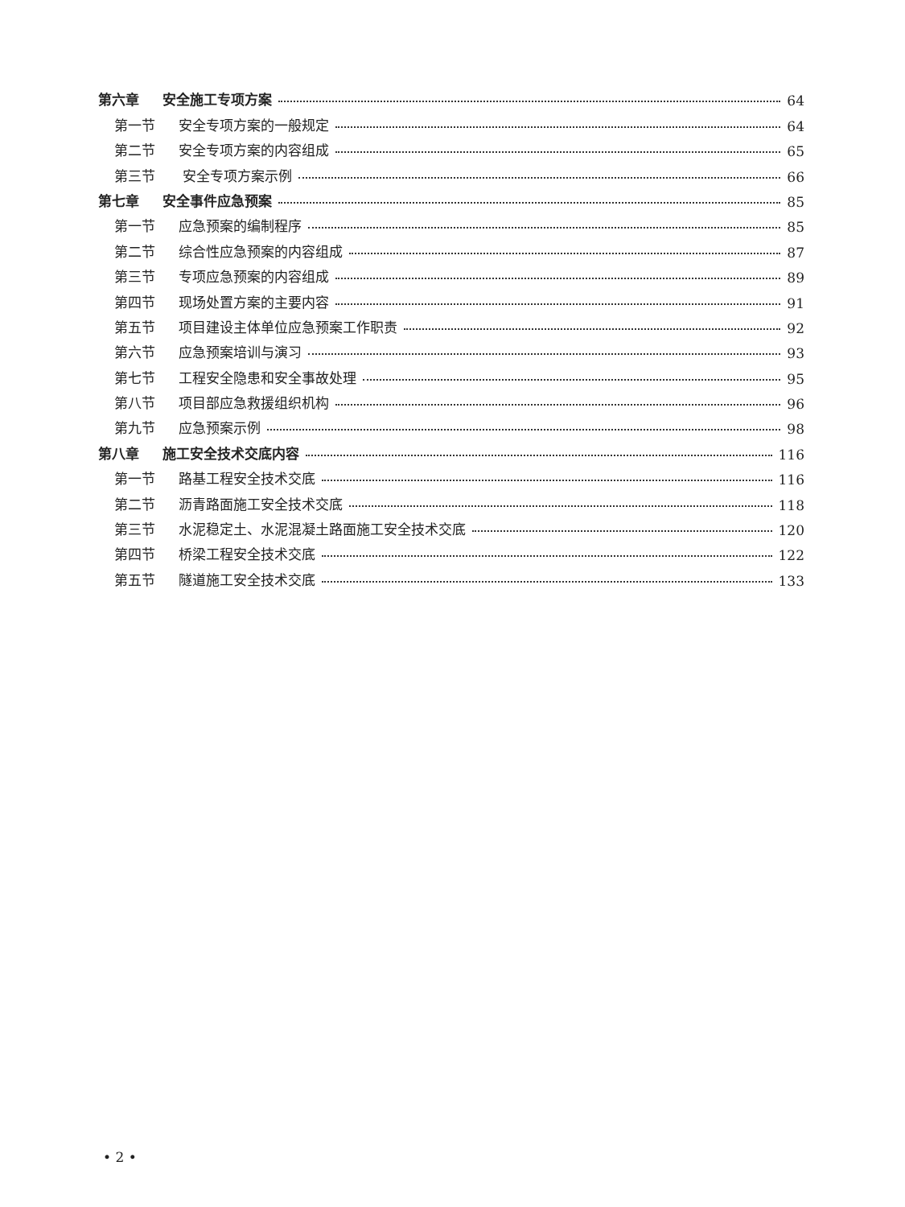第六章 安全施工专项方案 64
第一节 安全专项方案的一般规定 64
第二节 安全专项方案的内容组成 65
第三节 安全专项方案示例 66
第七章 安全事件应急预案 85
第一节 应急预案的编制程序 85
第二节 综合性应急预案的内容组成 87
第三节 专项应急预案的内容组成 89
第四节 现场处置方案的主要内容 91
第五节 项目建设主体单位应急预案工作职责 92
第六节 应急预案培训与演习 93
第七节 工程安全隐患和安全事故处理 95
第八节 项目部应急救援组织机构 96
第九节 应急预案示例 98
第八章 施工安全技术交底内容 116
第一节 路基工程安全技术交底 116
第二节 沥青路面施工安全技术交底 118
第三节 水泥稳定土、水泥混凝土路面施工安全技术交底 120
第四节 桥梁工程安全技术交底 122
第五节 隧道施工安全技术交底 133
• 2 •